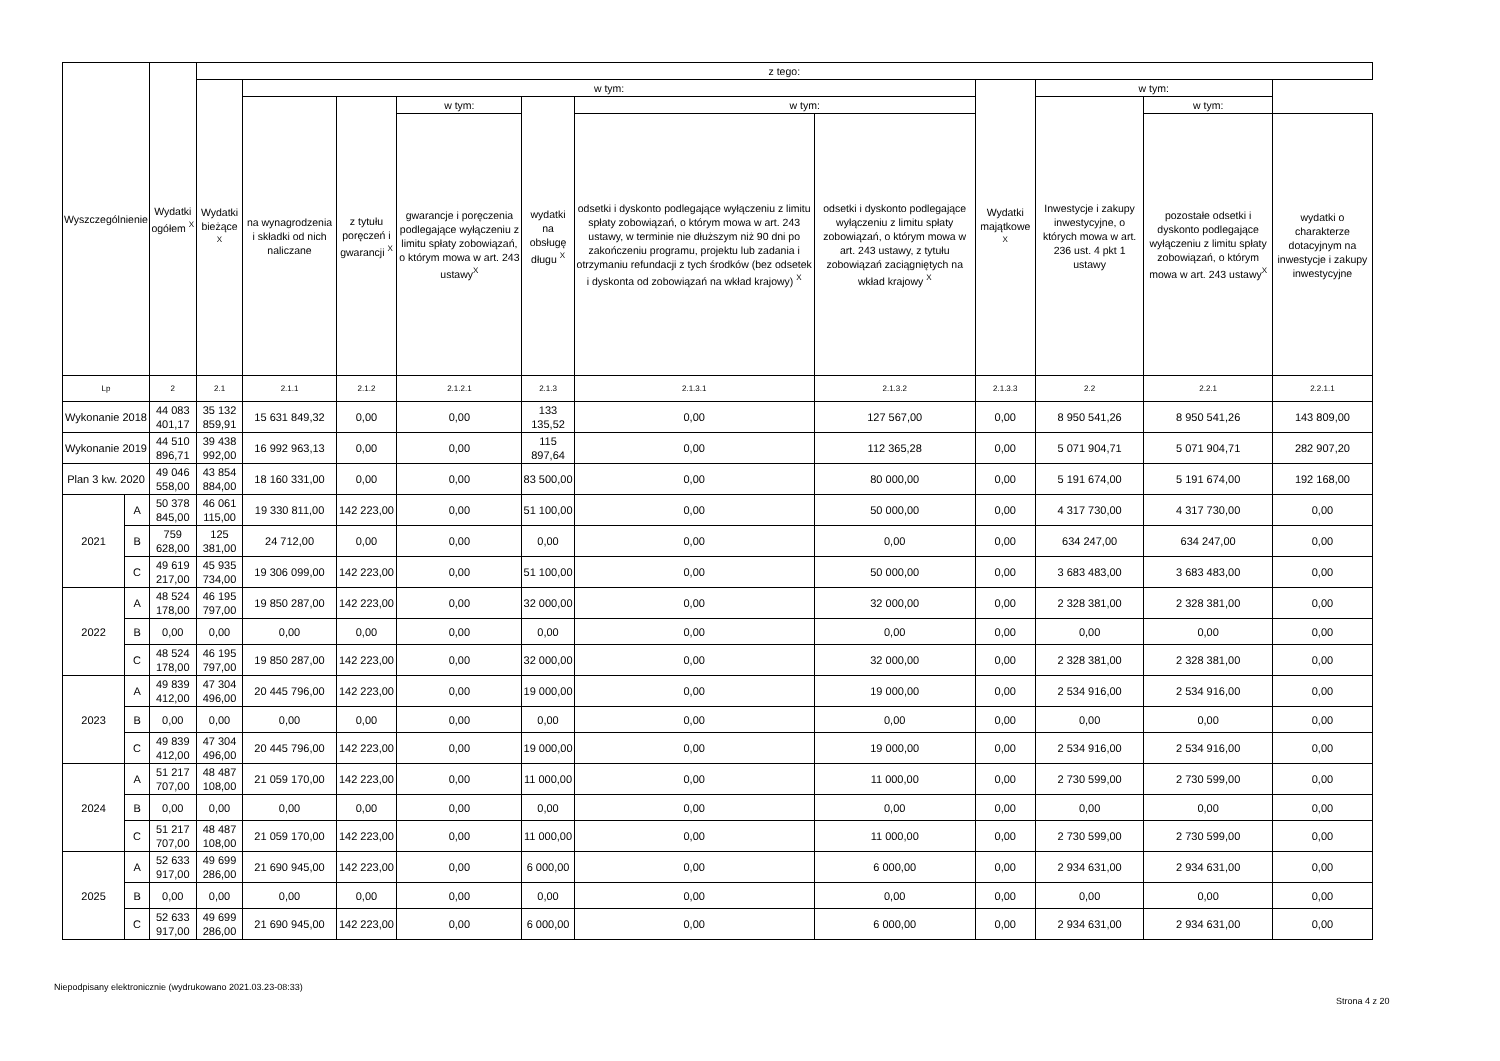| Wyszczególnienie | | Wydatki ogółem <sup>X</sup> | z tego: | | | | | | | | | | |
| --- | --- | --- | --- | --- | --- | --- | --- | --- | --- | --- | --- | --- | --- |
| | | | Wydatki bieżące <sup>X</sup> | w tym: | | | | | | Wydatki majątkowe <sup>X</sup> | w tym: | | |
| | | | | na wynagrodzenia i składki od nich naliczane | z tytułu poręczeń i gwarancji <sup>X</sup> | w tym: | wydatki na obsługę długu <sup>X</sup> | w tym: | | | Inwestycje i zakupy inwestycyjne, o których mowa w art. 236 ust. 4 pkt 1 ustawy | w tym: | |
| | | | | | | gwarancje i poręczenia podlegające wyłączeniu z limitu spłaty zobowiązań, o którym mowa w art. 243 ustawy<sup>X</sup> | | odsetki i dyskonto podlegające wyłączeniu z limitu spłaty zobowiązań, o którym mowa w art. 243 ustawy, w terminie nie dłuższym niż 90 dni po zakończeniu programu, projektu lub zadania i otrzymaniu refundacji z tych środków (bez odsetek i dyskonta od zobowiązań na wkład krajowy) <sup>X</sup> | odsetki i dyskonto podlegające wyłączeniu z limitu spłaty zobowiązań, o którym mowa w art. 243 ustawy, z tytułu zobowiązań zaciągniętych na wkład krajowy <sup>X</sup> | | | pozostałe odsetki i dyskonto podlegające wyłączeniu z limitu spłaty zobowiązań, o którym mowa w art. 243 ustawy<sup>X</sup> | wydatki o charakterze dotacyjnym na inwestycje i zakupy inwestycyjne |
| Lp | | 2 | 2.1 | 2.1.1 | 2.1.2 | 2.1.2.1 | 2.1.3 | 2.1.3.1 | 2.1.3.2 | 2.1.3.3 | 2.2 | 2.2.1 | 2.2.1.1 |
| Wykonanie 2018 | | 44 083 401,17 | 35 132 859,91 | 15 631 849,32 | 0,00 | 0,00 | 133 135,52 | 0,00 | 127 567,00 | 0,00 | 8 950 541,26 | 8 950 541,26 | 143 809,00 |
| Wykonanie 2019 | | 44 510 896,71 | 39 438 992,00 | 16 992 963,13 | 0,00 | 0,00 | 115 897,64 | 0,00 | 112 365,28 | 0,00 | 5 071 904,71 | 5 071 904,71 | 282 907,20 |
| Plan 3 kw. 2020 | | 49 046 558,00 | 43 854 884,00 | 18 160 331,00 | 0,00 | 0,00 | 83 500,00 | 0,00 | 80 000,00 | 0,00 | 5 191 674,00 | 5 191 674,00 | 192 168,00 |
| 2021 | A | 50 378 845,00 | 46 061 115,00 | 19 330 811,00 | 142 223,00 | 0,00 | 51 100,00 | 0,00 | 50 000,00 | 0,00 | 4 317 730,00 | 4 317 730,00 | 0,00 |
| | B | 759 628,00 | 125 381,00 | 24 712,00 | 0,00 | 0,00 | 0,00 | 0,00 | 0,00 | 0,00 | 634 247,00 | 634 247,00 | 0,00 |
| | C | 49 619 217,00 | 45 935 734,00 | 19 306 099,00 | 142 223,00 | 0,00 | 51 100,00 | 0,00 | 50 000,00 | 0,00 | 3 683 483,00 | 3 683 483,00 | 0,00 |
| 2022 | A | 48 524 178,00 | 46 195 797,00 | 19 850 287,00 | 142 223,00 | 0,00 | 32 000,00 | 0,00 | 32 000,00 | 0,00 | 2 328 381,00 | 2 328 381,00 | 0,00 |
| | B | 0,00 | 0,00 | 0,00 | 0,00 | 0,00 | 0,00 | 0,00 | 0,00 | 0,00 | 0,00 | 0,00 | 0,00 |
| | C | 48 524 178,00 | 46 195 797,00 | 19 850 287,00 | 142 223,00 | 0,00 | 32 000,00 | 0,00 | 32 000,00 | 0,00 | 2 328 381,00 | 2 328 381,00 | 0,00 |
| 2023 | A | 49 839 412,00 | 47 304 496,00 | 20 445 796,00 | 142 223,00 | 0,00 | 19 000,00 | 0,00 | 19 000,00 | 0,00 | 2 534 916,00 | 2 534 916,00 | 0,00 |
| | B | 0,00 | 0,00 | 0,00 | 0,00 | 0,00 | 0,00 | 0,00 | 0,00 | 0,00 | 0,00 | 0,00 | 0,00 |
| | C | 49 839 412,00 | 47 304 496,00 | 20 445 796,00 | 142 223,00 | 0,00 | 19 000,00 | 0,00 | 19 000,00 | 0,00 | 2 534 916,00 | 2 534 916,00 | 0,00 |
| 2024 | A | 51 217 707,00 | 48 487 108,00 | 21 059 170,00 | 142 223,00 | 0,00 | 11 000,00 | 0,00 | 11 000,00 | 0,00 | 2 730 599,00 | 2 730 599,00 | 0,00 |
| | B | 0,00 | 0,00 | 0,00 | 0,00 | 0,00 | 0,00 | 0,00 | 0,00 | 0,00 | 0,00 | 0,00 | 0,00 |
| | C | 51 217 707,00 | 48 487 108,00 | 21 059 170,00 | 142 223,00 | 0,00 | 11 000,00 | 0,00 | 11 000,00 | 0,00 | 2 730 599,00 | 2 730 599,00 | 0,00 |
| 2025 | A | 52 633 917,00 | 49 699 286,00 | 21 690 945,00 | 142 223,00 | 0,00 | 6 000,00 | 0,00 | 6 000,00 | 0,00 | 2 934 631,00 | 2 934 631,00 | 0,00 |
| | B | 0,00 | 0,00 | 0,00 | 0,00 | 0,00 | 0,00 | 0,00 | 0,00 | 0,00 | 0,00 | 0,00 | 0,00 |
| | C | 52 633 917,00 | 49 699 286,00 | 21 690 945,00 | 142 223,00 | 0,00 | 6 000,00 | 0,00 | 6 000,00 | 0,00 | 2 934 631,00 | 2 934 631,00 | 0,00 |
Niepodpisany elektronicznie (wydrukowano 2021.03.23-08:33)
Strona 4 z 20